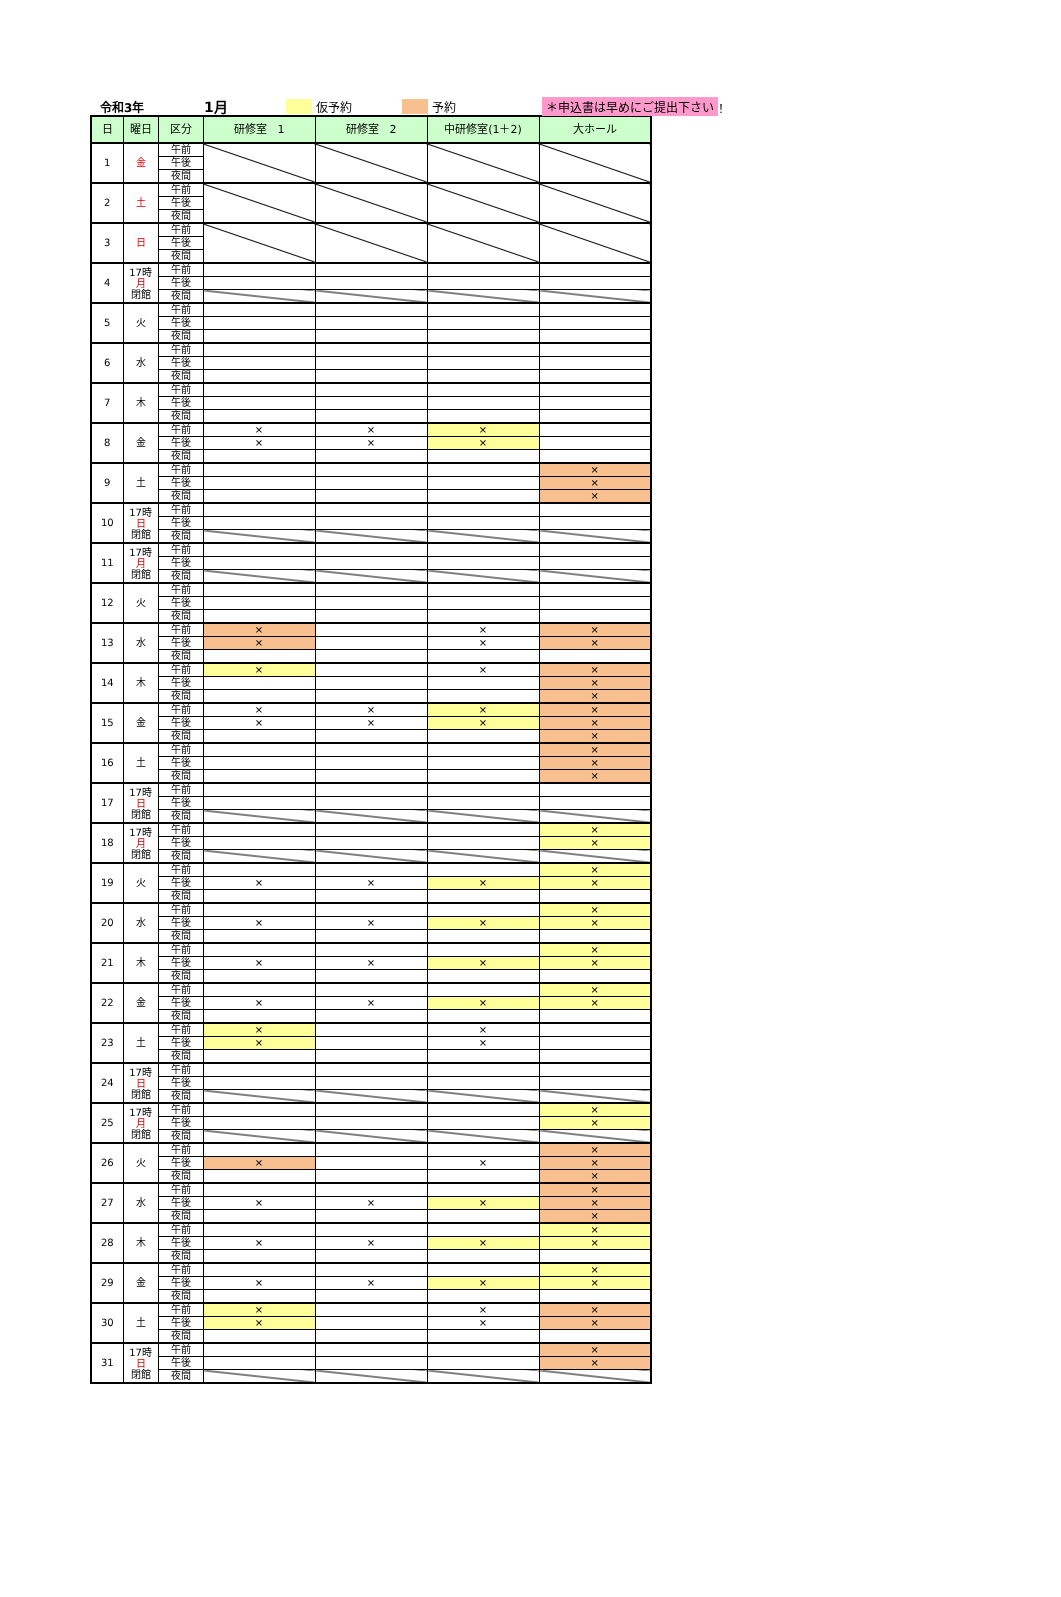令和3年 1月 仮予約 予約 ＊申込書は早めにご提出下さい ！
| 日 | 曜日 | 区分 | 研修室 1 | 研修室 2 | 中研修室(1＋2) | 大ホール |
| --- | --- | --- | --- | --- | --- | --- |
| 1 | 金 | 午前 | | | | |
| | | 午後 | | | | |
| | | 夜間 | | | | |
| 2 | 土 | 午前 | | | | |
| | | 午後 | | | | |
| | | 夜間 | | | | |
| 3 | 日 | 午前 | | | | |
| | | 午後 | | | | |
| | | 夜間 | | | | |
| 4 | 17時 月 閉館 | 午前 | | | | |
| | | 午後 | | | | |
| | | 夜間 | | | | |
| 5 | 火 | 午前 | | | | |
| | | 午後 | | | | |
| | | 夜間 | | | | |
| 6 | 水 | 午前 | | | | |
| | | 午後 | | | | |
| | | 夜間 | | | | |
| 7 | 木 | 午前 | | | | |
| | | 午後 | | | | |
| | | 夜間 | | | | |
| 8 | 金 | 午前 | × | × | × | |
| | | 午後 | × | × | × | |
| | | 夜間 | | | | |
| 9 | 土 | 午前 | | | | × |
| | | 午後 | | | | × |
| | | 夜間 | | | | × |
| 10 | 17時 日 閉館 | 午前 | | | | |
| | | 午後 | | | | |
| | | 夜間 | | | | |
| 11 | 17時 月 閉館 | 午前 | | | | |
| | | 午後 | | | | |
| | | 夜間 | | | | |
| 12 | 火 | 午前 | | | | |
| | | 午後 | | | | |
| | | 夜間 | | | | |
| 13 | 水 | 午前 | × | | × | × |
| | | 午後 | × | | × | × |
| | | 夜間 | | | | |
| 14 | 木 | 午前 | × | | × | × |
| | | 午後 | | | | × |
| | | 夜間 | | | | × |
| 15 | 金 | 午前 | × | × | × | × |
| | | 午後 | × | × | × | × |
| | | 夜間 | | | | × |
| 16 | 土 | 午前 | | | | × |
| | | 午後 | | | | × |
| | | 夜間 | | | | × |
| 17 | 17時 日 閉館 | 午前 | | | | |
| | | 午後 | | | | |
| | | 夜間 | | | | |
| 18 | 17時 月 閉館 | 午前 | | | | × |
| | | 午後 | | | | × |
| | | 夜間 | | | | |
| 19 | 火 | 午前 | | | | × |
| | | 午後 | × | × | × | × |
| | | 夜間 | | | | |
| 20 | 水 | 午前 | | | | × |
| | | 午後 | × | × | × | × |
| | | 夜間 | | | | |
| 21 | 木 | 午前 | | | | × |
| | | 午後 | × | × | × | × |
| | | 夜間 | | | | |
| 22 | 金 | 午前 | | | | × |
| | | 午後 | × | × | × | × |
| | | 夜間 | | | | |
| 23 | 土 | 午前 | × | | × | |
| | | 午後 | × | | × | |
| | | 夜間 | | | | |
| 24 | 17時 日 閉館 | 午前 | | | | |
| | | 午後 | | | | |
| | | 夜間 | | | | |
| 25 | 17時 月 閉館 | 午前 | | | | × |
| | | 午後 | | | | × |
| | | 夜間 | | | | |
| 26 | 火 | 午前 | | | | × |
| | | 午後 | × | | × | × |
| | | 夜間 | | | | × |
| 27 | 水 | 午前 | | | | × |
| | | 午後 | × | × | × | × |
| | | 夜間 | | | | × |
| 28 | 木 | 午前 | | | | × |
| | | 午後 | × | × | × | × |
| | | 夜間 | | | | |
| 29 | 金 | 午前 | | | | × |
| | | 午後 | × | × | × | × |
| | | 夜間 | | | | |
| 30 | 土 | 午前 | × | | × | × |
| | | 午後 | × | | × | × |
| | | 夜間 | | | | |
| 31 | 17時 日 閉館 | 午前 | | | | × |
| | | 午後 | | | | × |
| | | 夜間 | | | | |